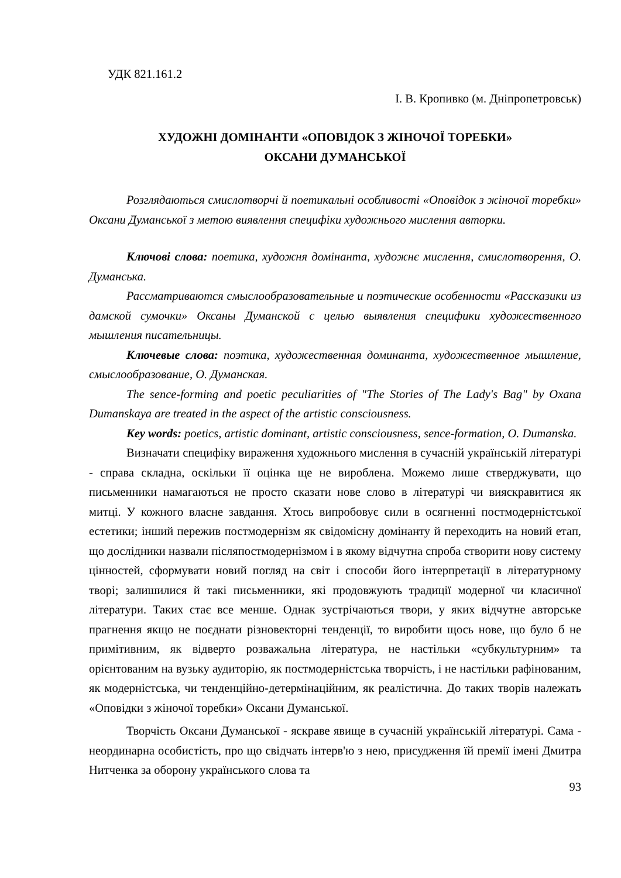УДК 821.161.2
І. В. Кропивко (м. Дніпропетровськ)
ХУДОЖНІ ДОМІНАНТИ «ОПОВІДОК З ЖІНОЧОЇ ТОРЕБКИ»
ОКСАНИ ДУМАНСЬКОЇ
Розглядаються смислотворчі й поетикальні особливості «Оповідок з жіночої торебки» Оксани Думанської з метою виявлення специфіки художнього мислення авторки.
Ключові слова: поетика, художня домінанта, художнє мислення, смислотворення, О. Думанська.
Рассматриваются смыслообразовательные и поэтические особенности «Рассказики из дамской сумочки» Оксаны Думанской с целью выявления специфики художественного мышления писательницы.
Ключевые слова: поэтика, художественная доминанта, художественное мышление, смыслообразование, О. Думанская.
The sence-forming and poetic peculiarities of "The Stories of The Lady's Bag" by Oxana Dumanskaya are treated in the aspect of the artistic consciousness.
Key words: poetics, artistic dominant, artistic consciousness, sence-formation, O. Dumanska.
Визначати специфіку вираження художнього мислення в сучасній українській літературі - справа складна, оскільки її оцінка ще не вироблена. Можемо лише стверджувати, що письменники намагаються не просто сказати нове слово в літературі чи вияскравитися як митці. У кожного власне завдання. Хтось випробовує сили в осягненні постмодерністської естетики; інший пережив постмодернізм як свідомісну домінанту й переходить на новий етап, що дослідники назвали післяпостмодернізмом і в якому відчутна спроба створити нову систему цінностей, сформувати новий погляд на світ і способи його інтерпретації в літературному творі; залишилися й такі письменники, які продовжують традиції модерної чи класичної літератури. Таких стає все менше. Однак зустрічаються твори, у яких відчутне авторське прагнення якщо не поєднати різновекторні тенденції, то виробити щось нове, що було б не примітивним, як відверто розважальна література, не настільки «субкультурним» та орієнтованим на вузьку аудиторію, як постмодерністська творчість, і не настільки рафінованим, як модерністська, чи тенденційно-детермінаційним, як реалістична. До таких творів належать «Оповідки з жіночої торебки» Оксани Думанської.
Творчість Оксани Думанської - яскраве явище в сучасній українській літературі. Сама - неординарна особистість, про що свідчать інтерв'ю з нею, присудження їй премії імені Дмитра Нитченка за оборону українського слова та
93